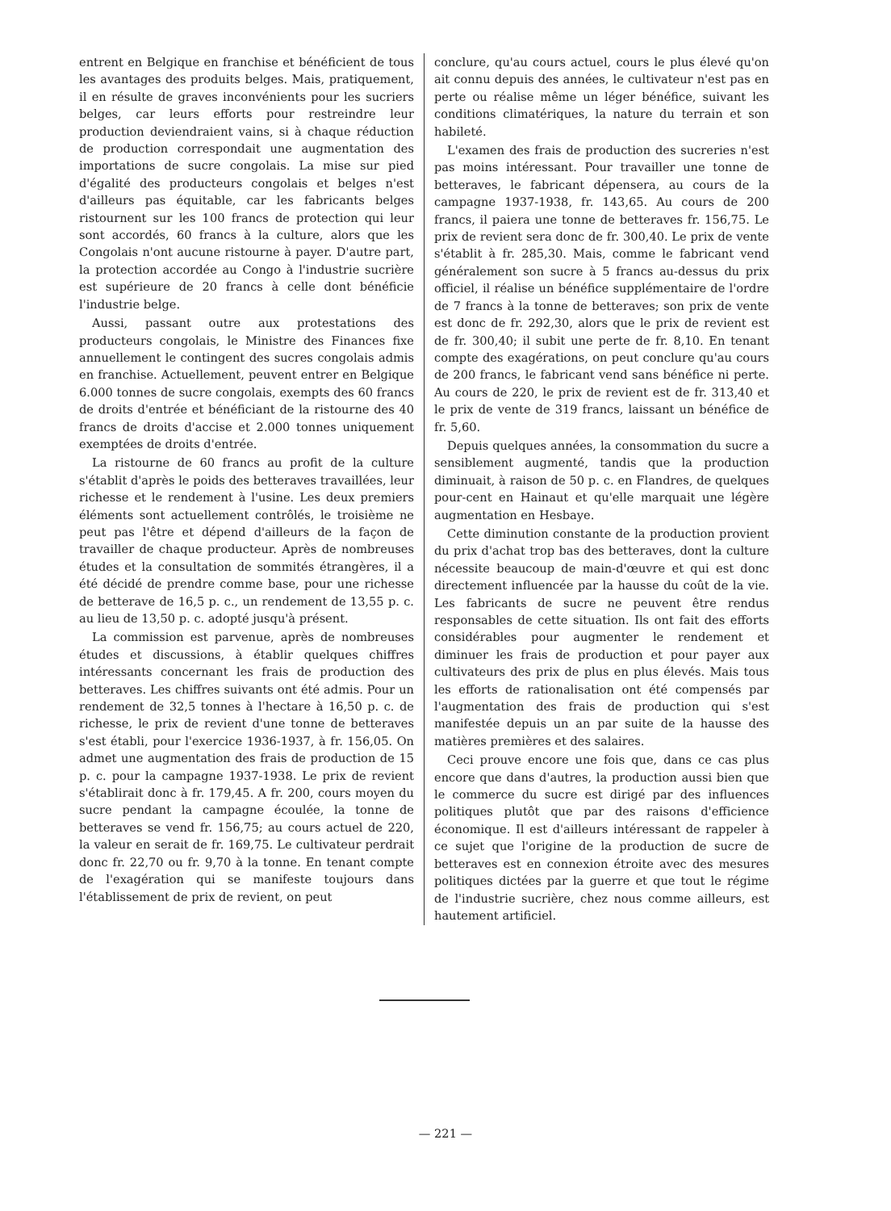entrent en Belgique en franchise et bénéficient de tous les avantages des produits belges. Mais, pratiquement, il en résulte de graves inconvénients pour les sucriers belges, car leurs efforts pour restreindre leur production deviendraient vains, si à chaque réduction de production correspondait une augmentation des importations de sucre congolais. La mise sur pied d'égalité des producteurs congolais et belges n'est d'ailleurs pas équitable, car les fabricants belges ristournent sur les 100 francs de protection qui leur sont accordés, 60 francs à la culture, alors que les Congolais n'ont aucune ristourne à payer. D'autre part, la protection accordée au Congo à l'industrie sucrière est supérieure de 20 francs à celle dont bénéficie l'industrie belge.
Aussi, passant outre aux protestations des producteurs congolais, le Ministre des Finances fixe annuellement le contingent des sucres congolais admis en franchise. Actuellement, peuvent entrer en Belgique 6.000 tonnes de sucre congolais, exempts des 60 francs de droits d'entrée et bénéficiant de la ristourne des 40 francs de droits d'accise et 2.000 tonnes uniquement exemptées de droits d'entrée.
La ristourne de 60 francs au profit de la culture s'établit d'après le poids des betteraves travaillées, leur richesse et le rendement à l'usine. Les deux premiers éléments sont actuellement contrôlés, le troisième ne peut pas l'être et dépend d'ailleurs de la façon de travailler de chaque producteur. Après de nombreuses études et la consultation de sommités étrangères, il a été décidé de prendre comme base, pour une richesse de betterave de 16,5 p. c., un rendement de 13,55 p. c. au lieu de 13,50 p. c. adopté jusqu'à présent.
La commission est parvenue, après de nombreuses études et discussions, à établir quelques chiffres intéressants concernant les frais de production des betteraves. Les chiffres suivants ont été admis. Pour un rendement de 32,5 tonnes à l'hectare à 16,50 p. c. de richesse, le prix de revient d'une tonne de betteraves s'est établi, pour l'exercice 1936-1937, à fr. 156,05. On admet une augmentation des frais de production de 15 p. c. pour la campagne 1937-1938. Le prix de revient s'établirait donc à fr. 179,45. A fr. 200, cours moyen du sucre pendant la campagne écoulée, la tonne de betteraves se vend fr. 156,75; au cours actuel de 220, la valeur en serait de fr. 169,75. Le cultivateur perdrait donc fr. 22,70 ou fr. 9,70 à la tonne. En tenant compte de l'exagération qui se manifeste toujours dans l'établissement de prix de revient, on peut
conclure, qu'au cours actuel, cours le plus élevé qu'on ait connu depuis des années, le cultivateur n'est pas en perte ou réalise même un léger bénéfice, suivant les conditions climatériques, la nature du terrain et son habileté.
L'examen des frais de production des sucreries n'est pas moins intéressant. Pour travailler une tonne de betteraves, le fabricant dépensera, au cours de la campagne 1937-1938, fr. 143,65. Au cours de 200 francs, il paiera une tonne de betteraves fr. 156,75. Le prix de revient sera donc de fr. 300,40. Le prix de vente s'établit à fr. 285,30. Mais, comme le fabricant vend généralement son sucre à 5 francs au-dessus du prix officiel, il réalise un bénéfice supplémentaire de l'ordre de 7 francs à la tonne de betteraves; son prix de vente est donc de fr. 292,30, alors que le prix de revient est de fr. 300,40; il subit une perte de fr. 8,10. En tenant compte des exagérations, on peut conclure qu'au cours de 200 francs, le fabricant vend sans bénéfice ni perte. Au cours de 220, le prix de revient est de fr. 313,40 et le prix de vente de 319 francs, laissant un bénéfice de fr. 5,60.
Depuis quelques années, la consommation du sucre a sensiblement augmenté, tandis que la production diminuait, à raison de 50 p. c. en Flandres, de quelques pour-cent en Hainaut et qu'elle marquait une légère augmentation en Hesbaye.
Cette diminution constante de la production provient du prix d'achat trop bas des betteraves, dont la culture nécessite beaucoup de main-d'œuvre et qui est donc directement influencée par la hausse du coût de la vie. Les fabricants de sucre ne peuvent être rendus responsables de cette situation. Ils ont fait des efforts considérables pour augmenter le rendement et diminuer les frais de production et pour payer aux cultivateurs des prix de plus en plus élevés. Mais tous les efforts de rationalisation ont été compensés par l'augmentation des frais de production qui s'est manifestée depuis un an par suite de la hausse des matières premières et des salaires.
Ceci prouve encore une fois que, dans ce cas plus encore que dans d'autres, la production aussi bien que le commerce du sucre est dirigé par des influences politiques plutôt que par des raisons d'efficience économique. Il est d'ailleurs intéressant de rappeler à ce sujet que l'origine de la production de sucre de betteraves est en connexion étroite avec des mesures politiques dictées par la guerre et que tout le régime de l'industrie sucrière, chez nous comme ailleurs, est hautement artificiel.
— 221 —